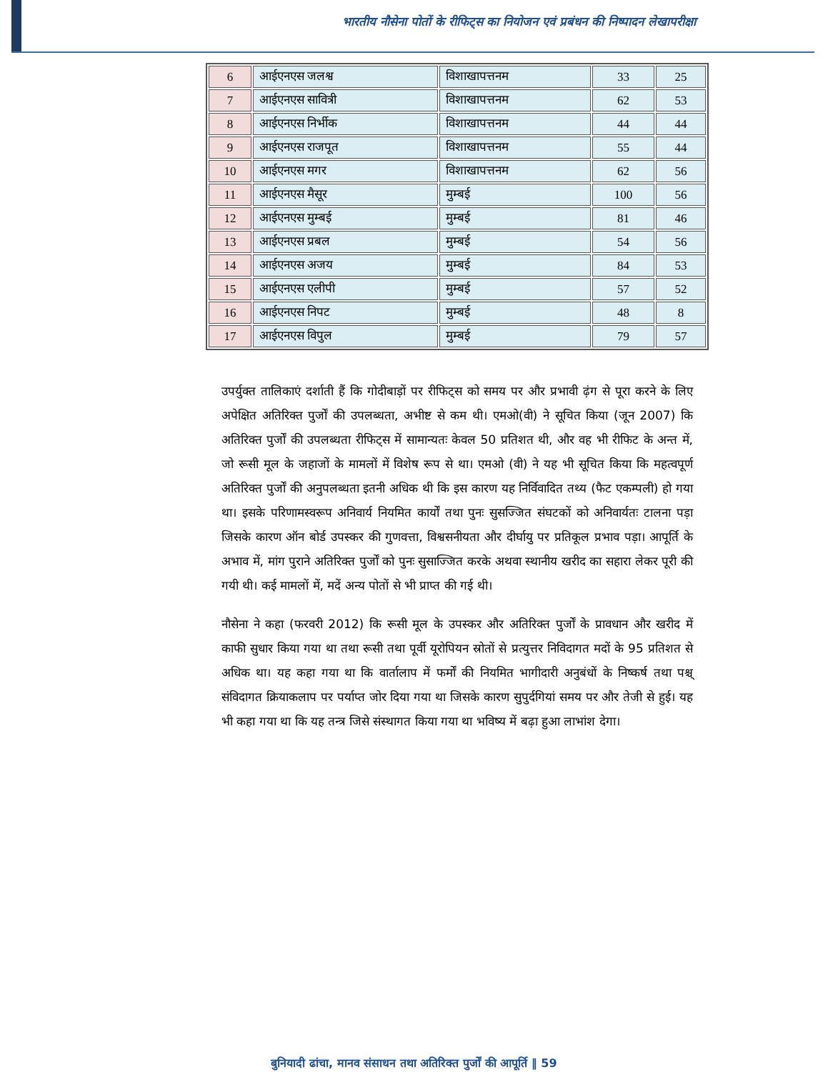भारतीय नौसेना पोतों के रीफिट्स का नियोजन एवं प्रबंधन की निष्पादन लेखापरीक्षा
| 6 | आईएनएस जलश्व | विशाखापत्तनम | 33 | 25 |
| 7 | आईएनएस सावित्री | विशाखापत्तनम | 62 | 53 |
| 8 | आईएनएस निर्भीक | विशाखापत्तनम | 44 | 44 |
| 9 | आईएनएस राजपूत | विशाखापत्तनम | 55 | 44 |
| 10 | आईएनएस मगर | विशाखापत्तनम | 62 | 56 |
| 11 | आईएनएस मैसूर | मुम्बई | 100 | 56 |
| 12 | आईएनएस मुम्बई | मुम्बई | 81 | 46 |
| 13 | आईएनएस प्रबल | मुम्बई | 54 | 56 |
| 14 | आईएनएस अजय | मुम्बई | 84 | 53 |
| 15 | आईएनएस एलीपी | मुम्बई | 57 | 52 |
| 16 | आईएनएस निपट | मुम्बई | 48 | 8 |
| 17 | आईएनएस विपुल | मुम्बई | 79 | 57 |
उपर्युक्त तालिकाएं दर्शाती हैं कि गोदीबाड़ों पर रीफिट्स को समय पर और प्रभावी ढ़ंग से पूरा करने के लिए अपेक्षित अतिरिक्त पुर्जों की उपलब्धता, अभीष्ट से कम थी। एमओ(वी) ने सूचित किया (जून 2007) कि अतिरिक्त पुर्जों की उपलब्धता रीफिट्स में सामान्यतः केवल 50 प्रतिशत थी, और वह भी रीफिट के अन्त में, जो रूसी मूल के जहाजों के मामलों में विशेष रूप से था। एमओ (वी) ने यह भी सूचित किया कि महत्वपूर्ण अतिरिक्त पुर्जों की अनुपलब्धता इतनी अधिक थी कि इस कारण यह निर्विवादित तथ्य (फैट एकम्पली) हो गया था। इसके परिणामस्वरूप अनिवार्य नियमित कार्यों तथा पुनः सुसज्जित संघटकों को अनिवार्यतः टालना पड़ा जिसके कारण ऑन बोर्ड उपस्कर की गुणवत्ता, विश्वसनीयता और दीर्घायु पर प्रतिकूल प्रभाव पड़ा। आपूर्ति के अभाव में, मांग पुराने अतिरिक्त पुर्जों को पुनः सुसाज्जित करके अथवा स्थानीय खरीद का सहारा लेकर पूरी की गयी थी। कई मामलों में, मदें अन्य पोतों से भी प्राप्त की गई थी।
नौसेना ने कहा (फरवरी 2012) कि रूसी मूल के उपस्कर और अतिरिक्त पुर्जों के प्रावधान और खरीद में काफी सुधार किया गया था तथा रूसी तथा पूर्वी यूरोपियन स्रोतों से प्रत्युत्तर निविदागत मदों के 95 प्रतिशत से अधिक था। यह कहा गया था कि वार्तालाप में फर्मों की नियमित भागीदारी अनुबंधों के निष्कर्ष तथा पश्च् संविदागत क्रियाकलाप पर पर्याप्त जोर दिया गया था जिसके कारण सुपुर्दगियां समय पर और तेजी से हुई। यह भी कहा गया था कि यह तन्त्र जिसे संस्थागत किया गया था भविष्य में बढ़ा हुआ लाभांश देगा।
बुनियादी ढांचा, मानव संसाधन तथा अतिरिक्त पुर्जों की आपूर्ति ‖ 59